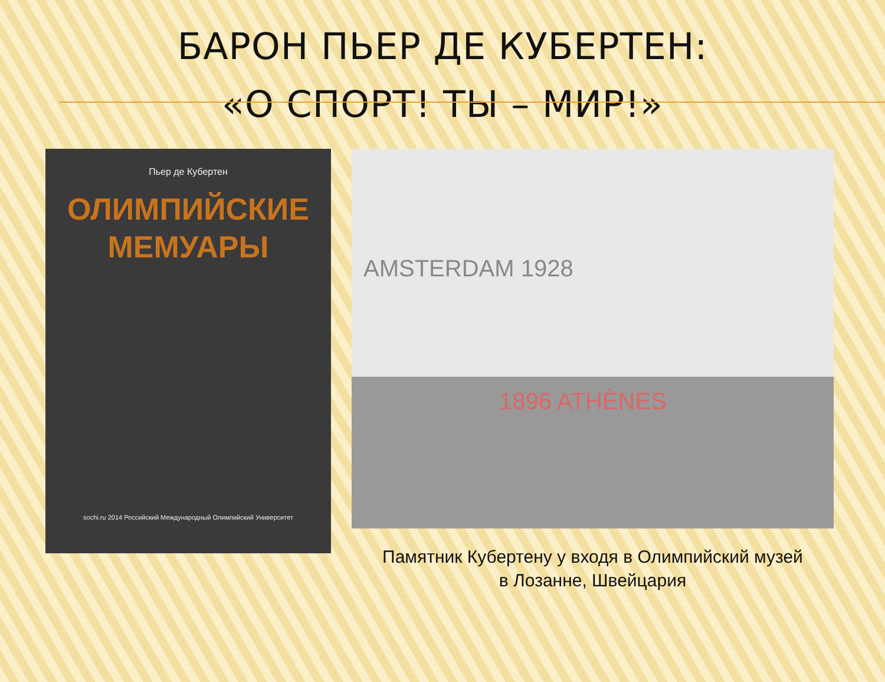БАРОН ПЬЕР ДЕ КУБЕРТЕН:
«О СПОРТ! ТЫ – МИР!»
Пьер де Кубертен
ОЛИМПИЙСКИЕ
МЕМУАРЫ
sochi.ru 2014 Российский Международный Олимпийский Университет
AMSTERDAM 1928 1896 ATHÈNES
Памятник Кубертену у входя в Олимпийский музей
в Лозанне, Швейцария